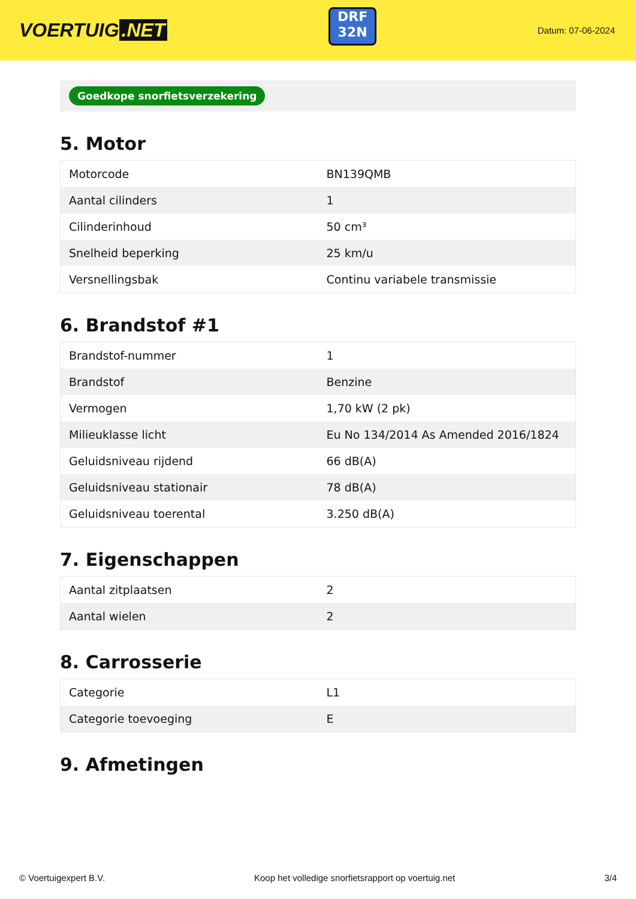VOERTUIG.NET
DRF
32N
Datum: 07-06-2024
Goedkope snorfietsverzekering
5. Motor
| Motorcode | BN139QMB |
| Aantal cilinders | 1 |
| Cilinderinhoud | 50 cm³ |
| Snelheid beperking | 25 km/u |
| Versnellingsbak | Continu variabele transmissie |
6. Brandstof #1
| Brandstof-nummer | 1 |
| Brandstof | Benzine |
| Vermogen | 1,70 kW (2 pk) |
| Milieuklasse licht | Eu No 134/2014 As Amended 2016/1824 |
| Geluidsniveau rijdend | 66 dB(A) |
| Geluidsniveau stationair | 78 dB(A) |
| Geluidsniveau toerental | 3.250 dB(A) |
7. Eigenschappen
| Aantal zitplaatsen | 2 |
| Aantal wielen | 2 |
8. Carrosserie
| Categorie | L1 |
| Categorie toevoeging | E |
9. Afmetingen
© Voertuigexpert B.V. Koop het volledige snorfietsrapport op voertuig.net 3/4